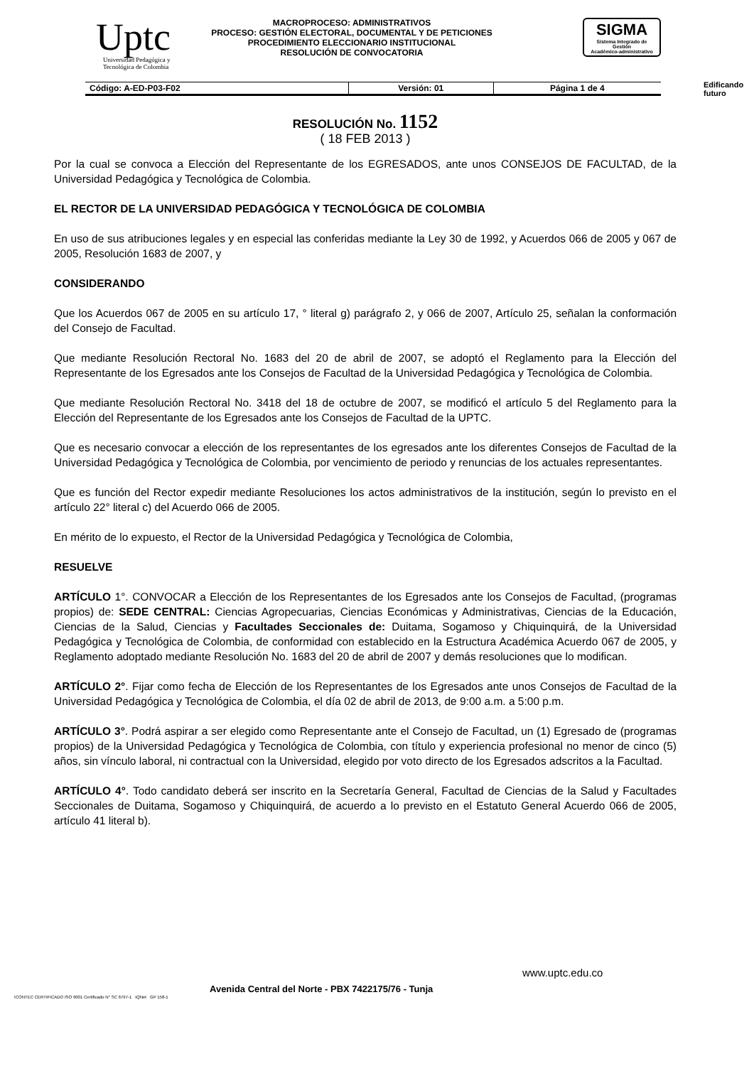Uptc
Universidad Pedagógica y Tecnológica de Colombia
MACROPROCESO: ADMINISTRATIVOS
PROCESO: GESTIÓN ELECTORAL, DOCUMENTAL Y DE PETICIONES
PROCEDIMIENTO ELECCIONARIO INSTITUCIONAL
RESOLUCIÓN DE CONVOCATORIA
SIGMA
Sistema Integrado de Gestión
Académico-administrativo
Edificando
futuro
| Código: A-ED-P03-F02 | Versión: 01 | Página 1 de 4 |
RESOLUCIÓN No. 1152
( 18 FEB 2013 )
Por la cual se convoca a Elección del Representante de los EGRESADOS, ante unos CONSEJOS DE FACULTAD, de la Universidad Pedagógica y Tecnológica de Colombia.
EL RECTOR DE LA UNIVERSIDAD PEDAGÓGICA Y TECNOLÓGICA DE COLOMBIA
En uso de sus atribuciones legales y en especial las conferidas mediante la Ley 30 de 1992, y Acuerdos 066 de 2005 y 067 de 2005, Resolución 1683 de 2007, y
CONSIDERANDO
Que los Acuerdos 067 de 2005 en su artículo 17, ° literal g) parágrafo 2, y 066 de 2007, Artículo 25, señalan la conformación del Consejo de Facultad.
Que mediante Resolución Rectoral No. 1683 del 20 de abril de 2007, se adoptó el Reglamento para la Elección del Representante de los Egresados ante los Consejos de Facultad de la Universidad Pedagógica y Tecnológica de Colombia.
Que mediante Resolución Rectoral No. 3418 del 18 de octubre de 2007, se modificó el artículo 5 del Reglamento para la Elección del Representante de los Egresados ante los Consejos de Facultad de la UPTC.
Que es necesario convocar a elección de los representantes de los egresados ante los diferentes Consejos de Facultad de la Universidad Pedagógica y Tecnológica de Colombia, por vencimiento de periodo y renuncias de los actuales representantes.
Que es función del Rector expedir mediante Resoluciones los actos administrativos de la institución, según lo previsto en el artículo 22° literal c) del Acuerdo 066 de 2005.
En mérito de lo expuesto, el Rector de la Universidad Pedagógica y Tecnológica de Colombia,
RESUELVE
ARTÍCULO 1°. CONVOCAR a Elección de los Representantes de los Egresados ante los Consejos de Facultad, (programas propios) de: SEDE CENTRAL: Ciencias Agropecuarias, Ciencias Económicas y Administrativas, Ciencias de la Educación, Ciencias de la Salud, Ciencias y Facultades Seccionales de: Duitama, Sogamoso y Chiquinquirá, de la Universidad Pedagógica y Tecnológica de Colombia, de conformidad con establecido en la Estructura Académica Acuerdo 067 de 2005, y Reglamento adoptado mediante Resolución No. 1683 del 20 de abril de 2007 y demás resoluciones que lo modifican.
ARTÍCULO 2°. Fijar como fecha de Elección de los Representantes de los Egresados ante unos Consejos de Facultad de la Universidad Pedagógica y Tecnológica de Colombia, el día 02 de abril de 2013, de 9:00 a.m. a 5:00 p.m.
ARTÍCULO 3°. Podrá aspirar a ser elegido como Representante ante el Consejo de Facultad, un (1) Egresado de (programas propios) de la Universidad Pedagógica y Tecnológica de Colombia, con título y experiencia profesional no menor de cinco (5) años, sin vínculo laboral, ni contractual con la Universidad, elegido por voto directo de los Egresados adscritos a la Facultad.
ARTÍCULO 4°. Todo candidato deberá ser inscrito en la Secretaría General, Facultad de Ciencias de la Salud y Facultades Seccionales de Duitama, Sogamoso y Chiquinquirá, de acuerdo a lo previsto en el Estatuto General Acuerdo 066 de 2005, artículo 41 literal b).
www.uptc.edu.co
Avenida Central del Norte - PBX 7422175/76 - Tunja
ICONTEC CERTIFICADO ISO 9001 Certificado N° SC 6797-1 IQNet GP 158-1